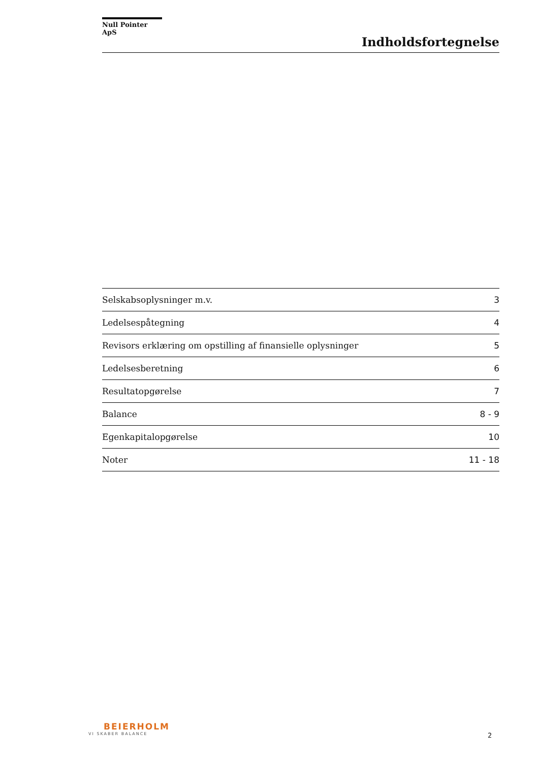Null Pointer ApS
Indholdsfortegnelse
| Selskabsoplysninger m.v. | 3 |
| Ledelsespåtegning | 4 |
| Revisors erklæring om opstilling af finansielle oplysninger | 5 |
| Ledelsesberetning | 6 |
| Resultatopgørelse | 7 |
| Balance | 8 - 9 |
| Egenkapitalopgørelse | 10 |
| Noter | 11 - 18 |
BEIERHOLM
VI SKABER BALANCE
2